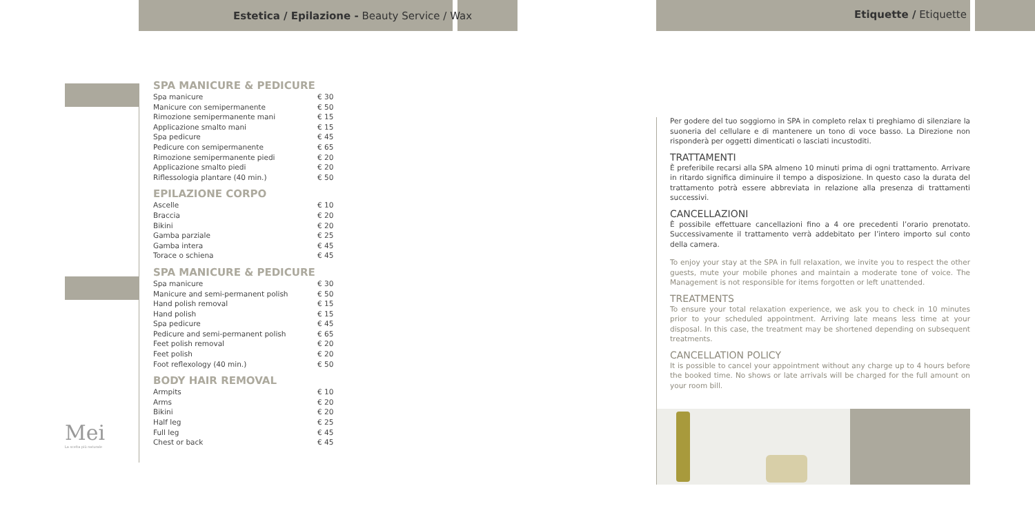Estetica / Epilazione - Beauty Service / Wax
Etiquette / Etiquette
SPA MANICURE & PEDICURE
| Spa manicure | € 30 |
| Manicure con semipermanente | € 50 |
| Rimozione semipermanente mani | € 15 |
| Applicazione smalto mani | € 15 |
| Spa pedicure | € 45 |
| Pedicure con semipermanente | € 65 |
| Rimozione semipermanente piedi | € 20 |
| Applicazione smalto piedi | € 20 |
| Riflessologia plantare (40 min.) | € 50 |
EPILAZIONE CORPO
| Ascelle | € 10 |
| Braccia | € 20 |
| Bikini | € 20 |
| Gamba parziale | € 25 |
| Gamba intera | € 45 |
| Torace o schiena | € 45 |
SPA MANICURE & PEDICURE
| Spa manicure | € 30 |
| Manicure and semi-permanent polish | € 50 |
| Hand polish removal | € 15 |
| Hand polish | € 15 |
| Spa pedicure | € 45 |
| Pedicure and semi-permanent polish | € 65 |
| Feet polish removal | € 20 |
| Feet polish | € 20 |
| Foot reflexology (40 min.) | € 50 |
BODY HAIR REMOVAL
| Armpits | € 10 |
| Arms | € 20 |
| Bikini | € 20 |
| Half leg | € 25 |
| Full leg | € 45 |
| Chest or back | € 45 |
Mei
La scelta più naturale
Per godere del tuo soggiorno in SPA in completo relax ti preghiamo di silenziare la suoneria del cellulare e di mantenere un tono di voce basso. La Direzione non risponderà per oggetti dimenticati o lasciati incustoditi.
TRATTAMENTI
È preferibile recarsi alla SPA almeno 10 minuti prima di ogni trattamento. Arrivare in ritardo significa diminuire il tempo a disposizione. In questo caso la durata del trattamento potrà essere abbreviata in relazione alla presenza di trattamenti successivi.
CANCELLAZIONI
È possibile effettuare cancellazioni fino a 4 ore precedenti l’orario prenotato. Successivamente il trattamento verrà addebitato per l’intero importo sul conto della camera.
To enjoy your stay at the SPA in full relaxation, we invite you to respect the other guests, mute your mobile phones and maintain a moderate tone of voice. The Management is not responsible for items forgotten or left unattended.
TREATMENTS
To ensure your total relaxation experience, we ask you to check in 10 minutes prior to your scheduled appointment. Arriving late means less time at your disposal. In this case, the treatment may be shortened depending on subsequent treatments.
CANCELLATION POLICY
It is possible to cancel your appointment without any charge up to 4 hours before the booked time. No shows or late arrivals will be charged for the full amount on your room bill.